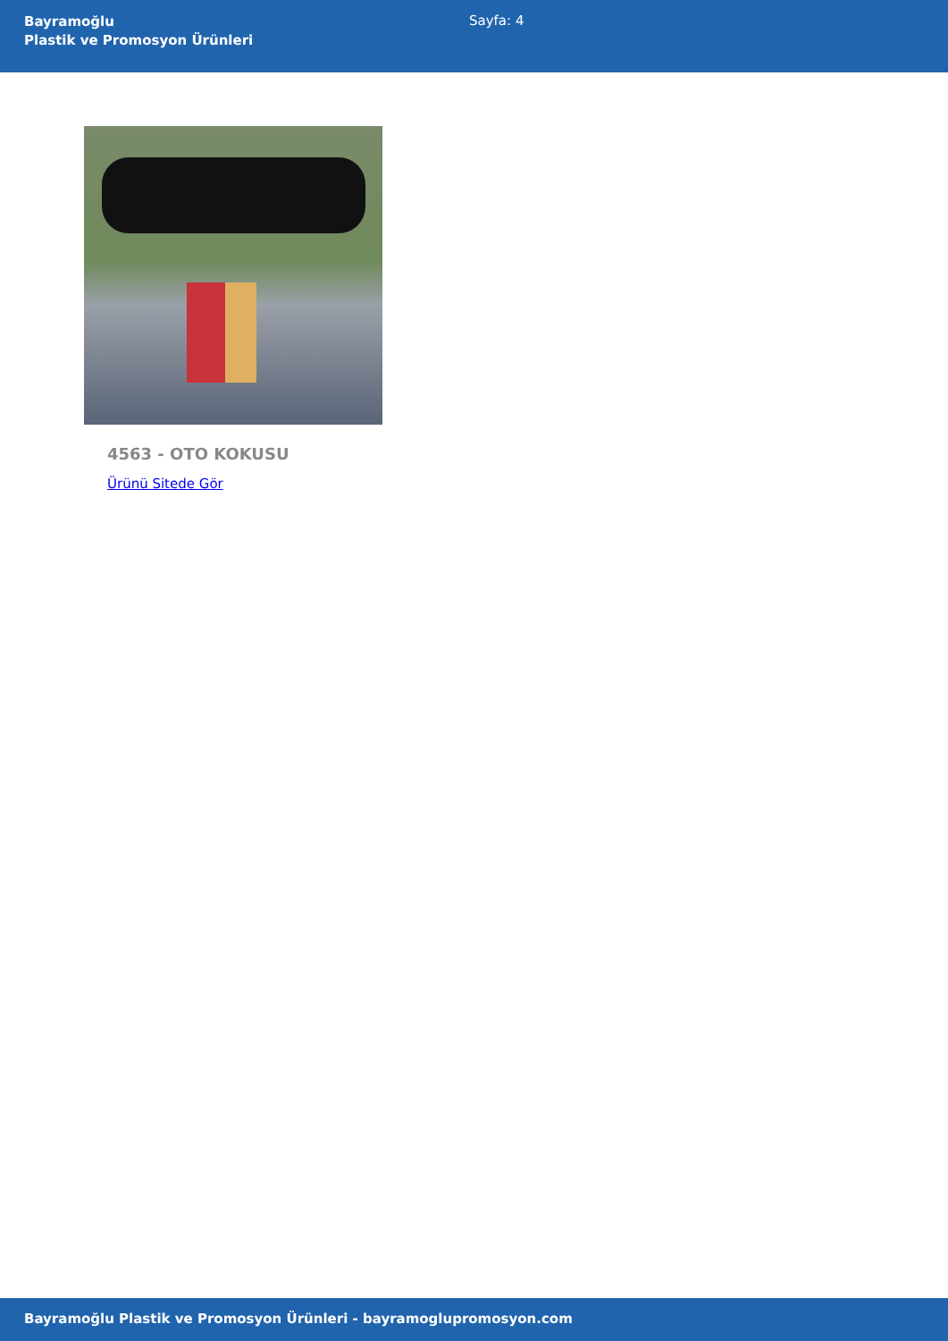Bayramoğlu
Plastik ve Promosyon Ürünleri
Sayfa: 4
4563 - OTO KOKUSU
Ürünü Sitede Gör
Bayramoğlu Plastik ve Promosyon Ürünleri - bayramoglupromosyon.com